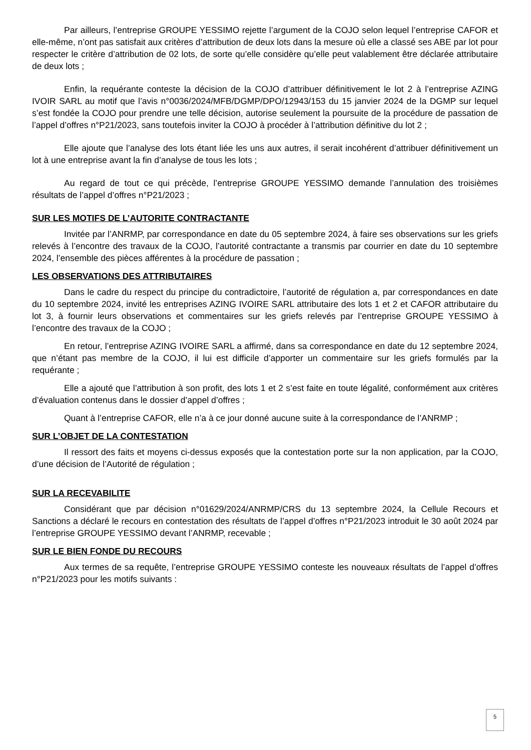Par ailleurs, l’entreprise GROUPE YESSIMO rejette l’argument de la COJO selon lequel l’entreprise CAFOR et elle-même, n’ont pas satisfait aux critères d’attribution de deux lots dans la mesure où elle a classé ses ABE par lot pour respecter le critère d’attribution de 02 lots, de sorte qu’elle considère qu’elle peut valablement être déclarée attributaire de deux lots ;
Enfin, la requérante conteste la décision de la COJO d’attribuer définitivement le lot 2 à l’entreprise AZING IVOIR SARL au motif que l’avis n°0036/2024/MFB/DGMP/DPO/12943/153 du 15 janvier 2024 de la DGMP sur lequel s’est fondée la COJO pour prendre une telle décision, autorise seulement la poursuite de la procédure de passation de l’appel d’offres n°P21/2023, sans toutefois inviter la COJO à procéder à l’attribution définitive du lot 2 ;
Elle ajoute que l’analyse des lots étant liée les uns aux autres, il serait incohérent d’attribuer définitivement un lot à une entreprise avant la fin d’analyse de tous les lots ;
Au regard de tout ce qui précède, l’entreprise GROUPE YESSIMO demande l’annulation des troisièmes résultats de l’appel d’offres n°P21/2023 ;
SUR LES MOTIFS DE L’AUTORITE CONTRACTANTE
Invitée par l’ANRMP, par correspondance en date du 05 septembre 2024, à faire ses observations sur les griefs relevés à l’encontre des travaux de la COJO, l’autorité contractante a transmis par courrier en date du 10 septembre 2024, l’ensemble des pièces afférentes à la procédure de passation ;
LES OBSERVATIONS DES ATTRIBUTAIRES
Dans le cadre du respect du principe du contradictoire, l’autorité de régulation a, par correspondances en date du 10 septembre 2024, invité les entreprises AZING IVOIRE SARL attributaire des lots 1 et 2 et CAFOR attributaire du lot 3, à fournir leurs observations et commentaires sur les griefs relevés par l’entreprise GROUPE YESSIMO à l’encontre des travaux de la COJO ;
En retour, l’entreprise AZING IVOIRE SARL a affirmé, dans sa correspondance en date du 12 septembre 2024, que n’étant pas membre de la COJO, il lui est difficile d’apporter un commentaire sur les griefs formulés par la requérante ;
Elle a ajouté que l’attribution à son profit, des lots 1 et 2 s’est faite en toute légalité, conformément aux critères d’évaluation contenus dans le dossier d’appel d’offres ;
Quant à l’entreprise CAFOR, elle n’a à ce jour donné aucune suite à la correspondance de l’ANRMP ;
SUR L’OBJET DE LA CONTESTATION
Il ressort des faits et moyens ci-dessus exposés que la contestation porte sur la non application, par la COJO, d’une décision de l’Autorité de régulation ;
SUR LA RECEVABILITE
Considérant que par décision n°01629/2024/ANRMP/CRS du 13 septembre 2024, la Cellule Recours et Sanctions a déclaré le recours en contestation des résultats de l’appel d’offres n°P21/2023 introduit le 30 août 2024 par l’entreprise GROUPE YESSIMO devant l’ANRMP, recevable ;
SUR LE BIEN FONDE DU RECOURS
Aux termes de sa requête, l’entreprise GROUPE YESSIMO conteste les nouveaux résultats de l’appel d’offres n°P21/2023 pour les motifs suivants :
5